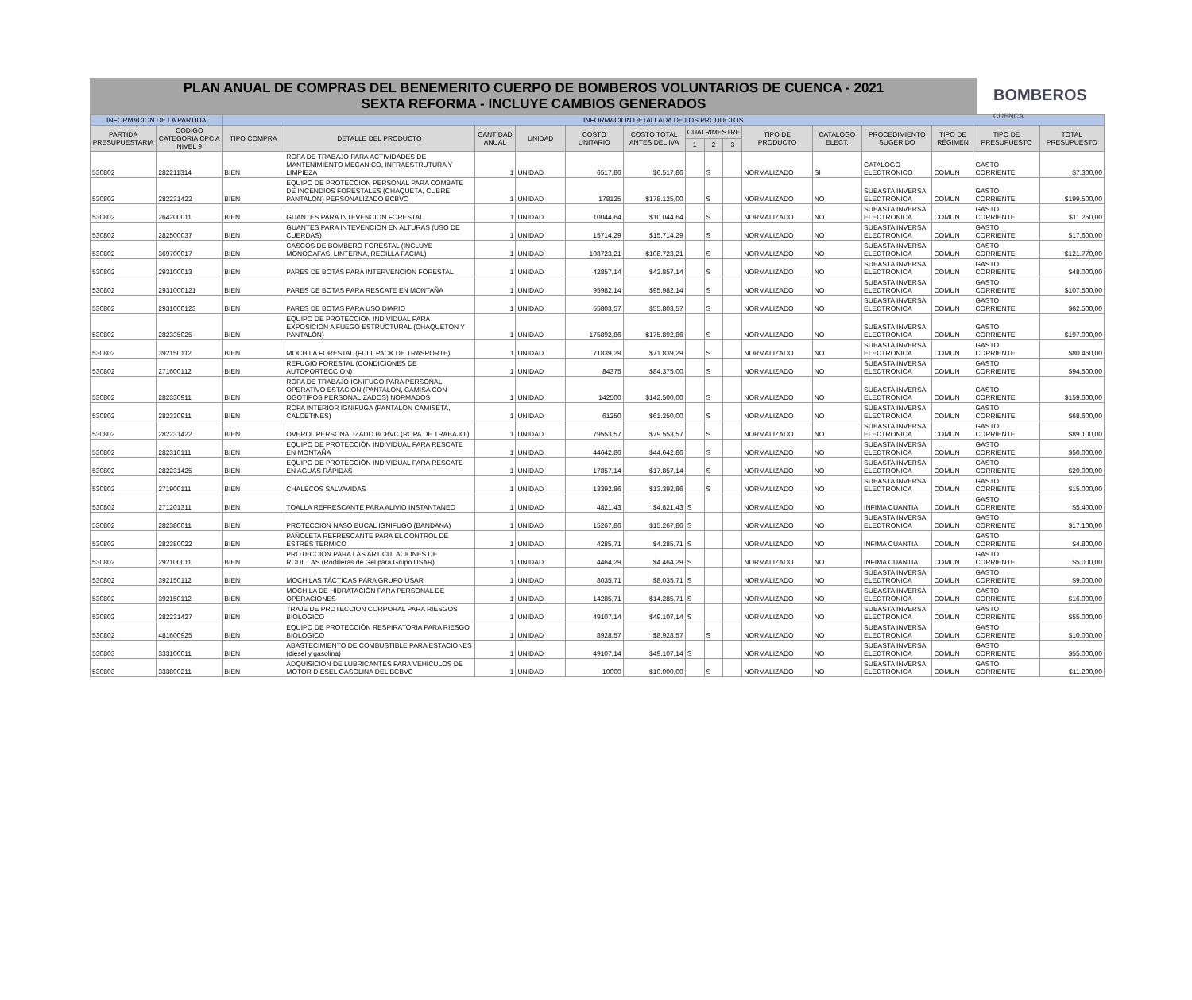PLAN ANUAL DE COMPRAS DEL BENEMERITO CUERPO DE BOMBEROS VOLUNTARIOS DE CUENCA - 2021
SEXTA REFORMA - INCLUYE CAMBIOS GENERADOS
BOMBEROS
CUENCA
| INFORMACION DE LA PARTIDA | | INFORMACION DETALLADA DE LOS PRODUCTOS | | | | | | | | | | | | | | |
| --- | --- | --- | --- | --- | --- | --- | --- | --- | --- | --- | --- | --- | --- | --- | --- | --- |
| PARTIDA PRESUPUESTARIA | CODIGO CATEGORIA CPC A NIVEL 9 | TIPO COMPRA | DETALLE DEL PRODUCTO | CANTIDAD ANUAL | UNIDAD | COSTO UNITARIO | COSTO TOTAL ANTES DEL IVA | CUATRIMESTRE | | | TIPO DE PRODUCTO | CATALOGO ELECT. | PROCEDIMIENTO SUGERIDO | TIPO DE RÉGIMEN | TIPO DE PRESUPUESTO | TOTAL PRESUPUESTO |
| | | | | | | | | 1 | 2 | 3 | | | | | | |
| 530802 | 282211314 | BIEN | ROPA DE TRABAJO PARA ACTIVIDADES DE MANTENIMIENTO MECANICO, INFRAESTRUTURA Y LIMPIEZA | 1 | UNIDAD | 6517,86 | $6.517,86 | | S | | NORMALIZADO | SI | CATALOGO ELECTRONICO | COMUN | GASTO CORRIENTE | $7.300,00 |
| 530802 | 282231422 | BIEN | EQUIPO DE PROTECCION PERSONAL PARA COMBATE DE INCENDIOS FORESTALES (CHAQUETA, CUBRE PANTALON) PERSONALIZADO BCBVC | 1 | UNIDAD | 178125 | $178.125,00 | | S | | NORMALIZADO | NO | SUBASTA INVERSA ELECTRONICA | COMUN | GASTO CORRIENTE | $199.500,00 |
| 530802 | 264200011 | BIEN | GUANTES PARA INTEVENCION FORESTAL | 1 | UNIDAD | 10044,64 | $10.044,64 | | S | | NORMALIZADO | NO | SUBASTA INVERSA ELECTRONICA | COMUN | GASTO CORRIENTE | $11.250,00 |
| 530802 | 282500037 | BIEN | GUANTES PARA INTEVENCION EN ALTURAS (USO DE CUERDAS) | 1 | UNIDAD | 15714,29 | $15.714,29 | | S | | NORMALIZADO | NO | SUBASTA INVERSA ELECTRONICA | COMUN | GASTO CORRIENTE | $17.600,00 |
| 530802 | 369700017 | BIEN | CASCOS DE BOMBERO FORESTAL (INCLUYE MONOGAFAS, LINTERNA, REGILLA FACIAL) | 1 | UNIDAD | 108723,21 | $108.723,21 | | S | | NORMALIZADO | NO | SUBASTA INVERSA ELECTRONICA | COMUN | GASTO CORRIENTE | $121.770,00 |
| 530802 | 293100013 | BIEN | PARES DE BOTAS PARA INTERVENCION FORESTAL | 1 | UNIDAD | 42857,14 | $42.857,14 | | S | | NORMALIZADO | NO | SUBASTA INVERSA ELECTRONICA | COMUN | GASTO CORRIENTE | $48.000,00 |
| 530802 | 2931000121 | BIEN | PARES DE BOTAS PARA RESCATE EN MONTAÑA | 1 | UNIDAD | 95982,14 | $95.982,14 | | S | | NORMALIZADO | NO | SUBASTA INVERSA ELECTRONICA | COMUN | GASTO CORRIENTE | $107.500,00 |
| 530802 | 2931000123 | BIEN | PARES DE BOTAS PARA USO DIARIO | 1 | UNIDAD | 55803,57 | $55.803,57 | | S | | NORMALIZADO | NO | SUBASTA INVERSA ELECTRONICA | COMUN | GASTO CORRIENTE | $62.500,00 |
| 530802 | 282335025 | BIEN | EQUIPO DE PROTECCION INDIVIDUAL PARA EXPOSICION A FUEGO ESTRUCTURAL (CHAQUETON Y PANTALÓN) | 1 | UNIDAD | 175892,86 | $175.892,86 | | S | | NORMALIZADO | NO | SUBASTA INVERSA ELECTRONICA | COMUN | GASTO CORRIENTE | $197.000,00 |
| 530802 | 392150112 | BIEN | MOCHILA FORESTAL (FULL PACK DE TRASPORTE) | 1 | UNIDAD | 71839,29 | $71.839,29 | | S | | NORMALIZADO | NO | SUBASTA INVERSA ELECTRONICA | COMUN | GASTO CORRIENTE | $80.460,00 |
| 530802 | 271600112 | BIEN | REFUGIO FORESTAL (CONDICIONES DE AUTOPORTECCION) | 1 | UNIDAD | 84375 | $84.375,00 | | S | | NORMALIZADO | NO | SUBASTA INVERSA ELECTRONICA | COMUN | GASTO CORRIENTE | $94.500,00 |
| 530802 | 282330911 | BIEN | ROPA DE TRABAJO IGNIFUGO PARA PERSONAL OPERATIVO ESTACION (PANTALON, CAMISA CON OGOTIPOS PERSONALIZADOS) NORMADOS | 1 | UNIDAD | 142500 | $142.500,00 | | S | | NORMALIZADO | NO | SUBASTA INVERSA ELECTRONICA | COMUN | GASTO CORRIENTE | $159.600,00 |
| 530802 | 282330911 | BIEN | ROPA INTERIOR IGNIFUGA (PANTALON CAMISETA, CALCETINES) | 1 | UNIDAD | 61250 | $61.250,00 | | S | | NORMALIZADO | NO | SUBASTA INVERSA ELECTRONICA | COMUN | GASTO CORRIENTE | $68.600,00 |
| 530802 | 282231422 | BIEN | OVEROL PERSONALIZADO BCBVC (ROPA DE TRABAJO ) | 1 | UNIDAD | 79553,57 | $79.553,57 | | S | | NORMALIZADO | NO | SUBASTA INVERSA ELECTRONICA | COMUN | GASTO CORRIENTE | $89.100,00 |
| 530802 | 282310111 | BIEN | EQUIPO DE PROTECCIÓN INDIVIDUAL PARA RESCATE EN MONTAÑA | 1 | UNIDAD | 44642,86 | $44.642,86 | | S | | NORMALIZADO | NO | SUBASTA INVERSA ELECTRONICA | COMUN | GASTO CORRIENTE | $50.000,00 |
| 530802 | 282231425 | BIEN | EQUIPO DE PROTECCIÓN INDIVIDUAL PARA RESCATE EN AGUAS RÁPIDAS | 1 | UNIDAD | 17857,14 | $17.857,14 | | S | | NORMALIZADO | NO | SUBASTA INVERSA ELECTRONICA | COMUN | GASTO CORRIENTE | $20.000,00 |
| 530802 | 271900111 | BIEN | CHALECOS SALVAVIDAS | 1 | UNIDAD | 13392,86 | $13.392,86 | | S | | NORMALIZADO | NO | SUBASTA INVERSA ELECTRONICA | COMUN | GASTO CORRIENTE | $15.000,00 |
| 530802 | 271201311 | BIEN | TOALLA REFRESCANTE PARA ALIVIO INSTANTANEO | 1 | UNIDAD | 4821,43 | $4.821,43 | S | | | NORMALIZADO | NO | INFIMA CUANTIA | COMUN | GASTO CORRIENTE | $5.400,00 |
| 530802 | 282380011 | BIEN | PROTECCION NASO BUCAL IGNIFUGO (BANDANA) | 1 | UNIDAD | 15267,86 | $15.267,86 | S | | | NORMALIZADO | NO | SUBASTA INVERSA ELECTRONICA | COMUN | GASTO CORRIENTE | $17.100,00 |
| 530802 | 282380022 | BIEN | PAÑOLETA REFRESCANTE PARA EL CONTROL DE ESTRÉS TERMICO | 1 | UNIDAD | 4285,71 | $4.285,71 | S | | | NORMALIZADO | NO | INFIMA CUANTIA | COMUN | GASTO CORRIENTE | $4.800,00 |
| 530802 | 292100011 | BIEN | PROTECCION PARA LAS ARTICULACIONES DE RODILLAS (Rodilleras de Gel para Grupo USAR) | 1 | UNIDAD | 4464,29 | $4.464,29 | S | | | NORMALIZADO | NO | INFIMA CUANTIA | COMUN | GASTO CORRIENTE | $5.000,00 |
| 530802 | 392150112 | BIEN | MOCHILAS TÁCTICAS PARA GRUPO USAR | 1 | UNIDAD | 8035,71 | $8.035,71 | S | | | NORMALIZADO | NO | SUBASTA INVERSA ELECTRONICA | COMUN | GASTO CORRIENTE | $9.000,00 |
| 530802 | 392150112 | BIEN | MOCHILA DE HIDRATACIÓN PARA PERSONAL DE OPERACIONES | 1 | UNIDAD | 14285,71 | $14.285,71 | S | | | NORMALIZADO | NO | SUBASTA INVERSA ELECTRONICA | COMUN | GASTO CORRIENTE | $16.000,00 |
| 530802 | 282231427 | BIEN | TRAJE DE PROTECCION CORPORAL PARA RIESGOS BIOLOGICO | 1 | UNIDAD | 49107,14 | $49.107,14 | S | | | NORMALIZADO | NO | SUBASTA INVERSA ELECTRONICA | COMUN | GASTO CORRIENTE | $55.000,00 |
| 530802 | 481600925 | BIEN | EQUIPO DE PROTECCIÓN RESPIRATORIA PARA RIESGO BIOLOGICO | 1 | UNIDAD | 8928,57 | $8.928,57 | | S | | NORMALIZADO | NO | SUBASTA INVERSA ELECTRONICA | COMUN | GASTO CORRIENTE | $10.000,00 |
| 530803 | 333100011 | BIEN | ABASTECIMIENTO DE COMBUSTIBLE PARA ESTACIONES (diésel y gasolina) | 1 | UNIDAD | 49107,14 | $49.107,14 | S | | | NORMALIZADO | NO | SUBASTA INVERSA ELECTRONICA | COMUN | GASTO CORRIENTE | $55.000,00 |
| 530803 | 333800211 | BIEN | ADQUISICION DE LUBRICANTES PARA VEHÍCULOS DE MOTOR DIESEL GASOLINA DEL BCBVC | 1 | UNIDAD | 10000 | $10.000,00 | | S | | NORMALIZADO | NO | SUBASTA INVERSA ELECTRONICA | COMUN | GASTO CORRIENTE | $11.200,00 |